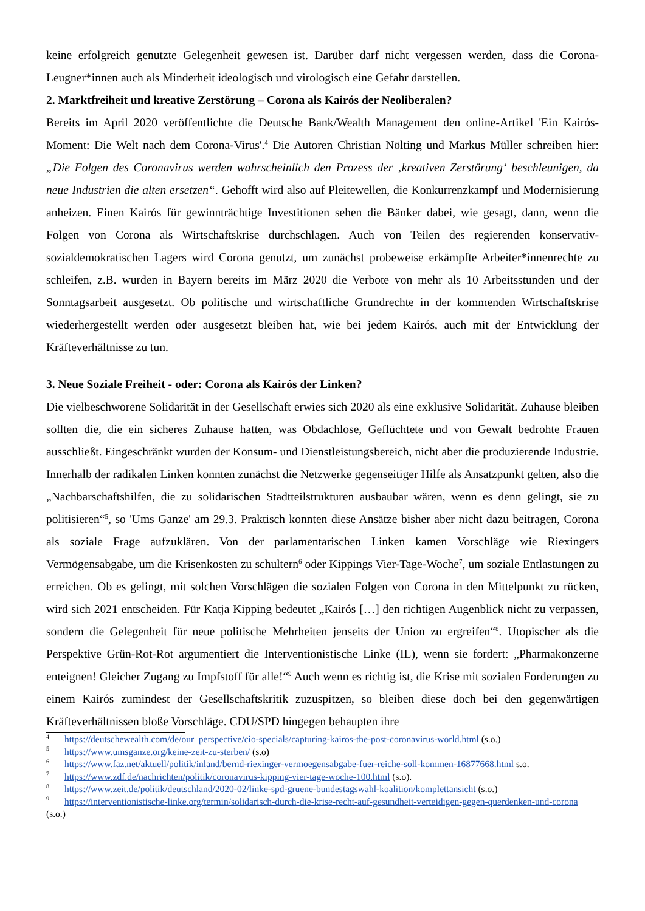keine erfolgreich genutzte Gelegenheit gewesen ist. Darüber darf nicht vergessen werden, dass die Corona-Leugner*innen auch als Minderheit ideologisch und virologisch eine Gefahr darstellen.
2. Marktfreiheit und kreative Zerstörung – Corona als Kairós der Neoliberalen?
Bereits im April 2020 veröffentlichte die Deutsche Bank/Wealth Management den online-Artikel 'Ein Kairós-Moment: Die Welt nach dem Corona-Virus'.<sup>4</sup> Die Autoren Christian Nölting und Markus Müller schreiben hier: „Die Folgen des Coronavirus werden wahrscheinlich den Prozess der ‚kreativen Zerstörung‘ beschleunigen, da neue Industrien die alten ersetzen“. Gehofft wird also auf Pleitewellen, die Konkurrenzkampf und Modernisierung anheizen. Einen Kairós für gewinnträchtige Investitionen sehen die Bänker dabei, wie gesagt, dann, wenn die Folgen von Corona als Wirtschaftskrise durchschlagen. Auch von Teilen des regierenden konservativ-sozialdemokratischen Lagers wird Corona genutzt, um zunächst probeweise erkämpfte Arbeiter*innenrechte zu schleifen, z.B. wurden in Bayern bereits im März 2020 die Verbote von mehr als 10 Arbeitsstunden und der Sonntagsarbeit ausgesetzt. Ob politische und wirtschaftliche Grundrechte in der kommenden Wirtschaftskrise wiederhergestellt werden oder ausgesetzt bleiben hat, wie bei jedem Kairós, auch mit der Entwicklung der Kräfteverhältnisse zu tun.
3. Neue Soziale Freiheit - oder: Corona als Kairós der Linken?
Die vielbeschworene Solidarität in der Gesellschaft erwies sich 2020 als eine exklusive Solidarität. Zuhause bleiben sollten die, die ein sicheres Zuhause hatten, was Obdachlose, Geflüchtete und von Gewalt bedrohte Frauen ausschließt. Eingeschränkt wurden der Konsum- und Dienstleistungsbereich, nicht aber die produzierende Industrie. Innerhalb der radikalen Linken konnten zunächst die Netzwerke gegenseitiger Hilfe als Ansatzpunkt gelten, also die „Nachbarschaftshilfen, die zu solidarischen Stadtteilstrukturen ausbaubar wären, wenn es denn gelingt, sie zu politisieren“<sup>5</sup>, so 'Ums Ganze' am 29.3. Praktisch konnten diese Ansätze bisher aber nicht dazu beitragen, Corona als soziale Frage aufzuklären. Von der parlamentarischen Linken kamen Vorschläge wie Riexingers Vermögensabgabe, um die Krisenkosten zu schultern<sup>6</sup> oder Kippings Vier-Tage-Woche<sup>7</sup>, um soziale Entlastungen zu erreichen. Ob es gelingt, mit solchen Vorschlägen die sozialen Folgen von Corona in den Mittelpunkt zu rücken, wird sich 2021 entscheiden. Für Katja Kipping bedeutet „Kairós […] den richtigen Augenblick nicht zu verpassen, sondern die Gelegenheit für neue politische Mehrheiten jenseits der Union zu ergreifen“<sup>8</sup>. Utopischer als die Perspektive Grün-Rot-Rot argumentiert die Interventionistische Linke (IL), wenn sie fordert: „Pharmakonzerne enteignen! Gleicher Zugang zu Impfstoff für alle!“<sup>9</sup> Auch wenn es richtig ist, die Krise mit sozialen Forderungen zu einem Kairós zumindest der Gesellschaftskritik zuzuspitzen, so bleiben diese doch bei den gegenwärtigen Kräfteverhältnissen bloße Vorschläge. CDU/SPD hingegen behaupten ihre
<sup>4</sup> https://deutschewealth.com/de/our_perspective/cio-specials/capturing-kairos-the-post-coronavirus-world.html (s.o.)
<sup>5</sup> https://www.umsganze.org/keine-zeit-zu-sterben/ (s.o)
<sup>6</sup> https://www.faz.net/aktuell/politik/inland/bernd-riexinger-vermoegensabgabe-fuer-reiche-soll-kommen-16877668.html s.o.
<sup>7</sup> https://www.zdf.de/nachrichten/politik/coronavirus-kipping-vier-tage-woche-100.html (s.o).
<sup>8</sup> https://www.zeit.de/politik/deutschland/2020-02/linke-spd-gruene-bundestagswahl-koalition/komplettansicht (s.o.)
<sup>9</sup> https://interventionistische-linke.org/termin/solidarisch-durch-die-krise-recht-auf-gesundheit-verteidigen-gegen-querdenken-und-corona (s.o.)